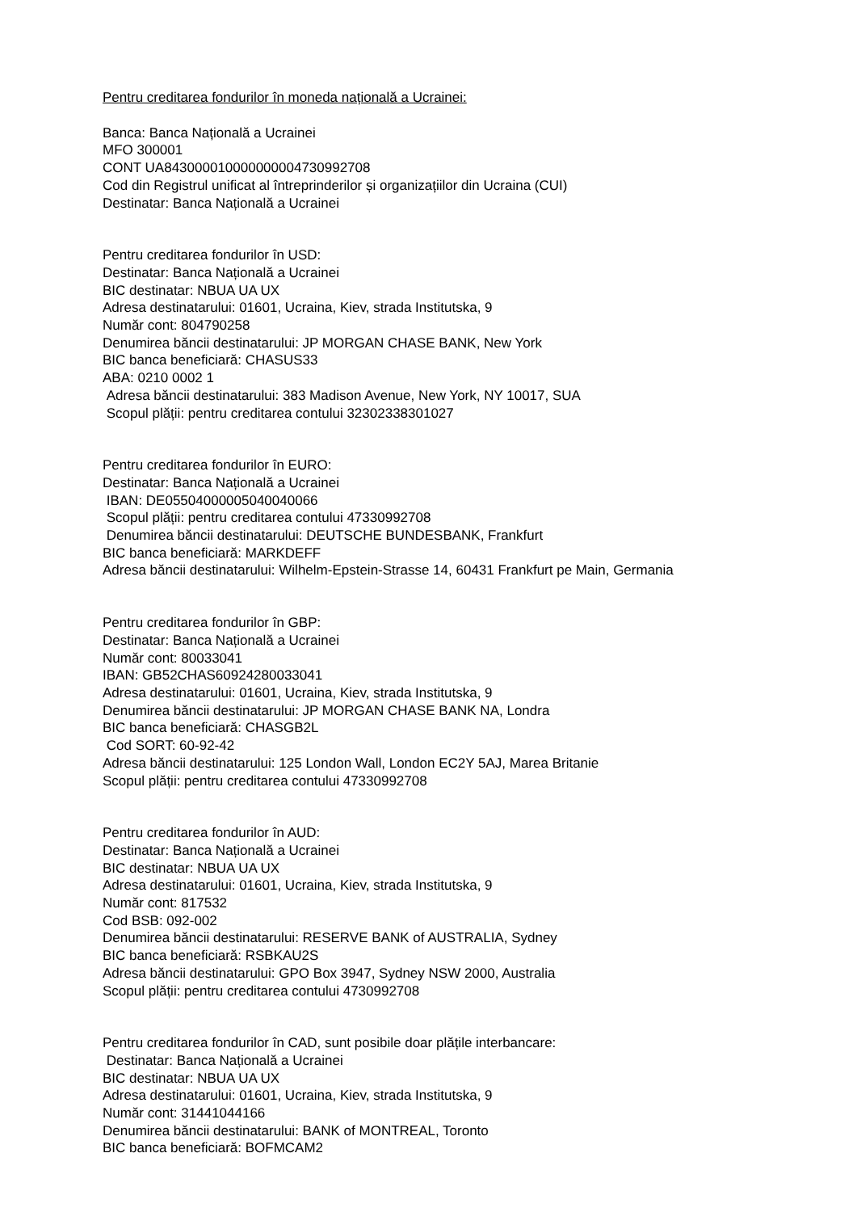Pentru creditarea fondurilor în moneda națională a Ucrainei:
Banca: Banca Națională a Ucrainei
MFO 300001
CONT UA843000010000000004730992708
Cod din Registrul unificat al întreprinderilor și organizațiilor din Ucraina (CUI)
Destinatar: Banca Națională a Ucrainei
Pentru creditarea fondurilor în USD:
Destinatar: Banca Națională a Ucrainei
BIC destinatar: NBUA UA UX
Adresa destinatarului: 01601, Ucraina, Kiev, strada Institutska, 9
Număr cont: 804790258
Denumirea băncii destinatarului: JP MORGAN CHASE BANK, New York
BIC banca beneficiară: CHASUS33
ABA: 0210 0002 1
Adresa băncii destinatarului: 383 Madison Avenue, New York, NY 10017, SUA
Scopul plății: pentru creditarea contului 32302338301027
Pentru creditarea fondurilor în EURO:
Destinatar: Banca Națională a Ucrainei
IBAN: DE05504000005040040066
Scopul plății: pentru creditarea contului 47330992708
Denumirea băncii destinatarului: DEUTSCHE BUNDESBANK, Frankfurt
BIC banca beneficiară: MARKDEFF
Adresa băncii destinatarului: Wilhelm-Epstein-Strasse 14, 60431 Frankfurt pe Main, Germania
Pentru creditarea fondurilor în GBP:
Destinatar: Banca Națională a Ucrainei
Număr cont: 80033041
IBAN: GB52CHAS60924280033041
Adresa destinatarului: 01601, Ucraina, Kiev, strada Institutska, 9
Denumirea băncii destinatarului: JP MORGAN CHASE BANK NA, Londra
BIC banca beneficiară: CHASGB2L
Cod SORT: 60-92-42
Adresa băncii destinatarului: 125 London Wall, London EC2Y 5AJ, Marea Britanie
Scopul plății: pentru creditarea contului 47330992708
Pentru creditarea fondurilor în AUD:
Destinatar: Banca Națională a Ucrainei
BIC destinatar: NBUA UA UX
Adresa destinatarului: 01601, Ucraina, Kiev, strada Institutska, 9
Număr cont: 817532
Cod BSB: 092-002
Denumirea băncii destinatarului: RESERVE BANK of AUSTRALIA, Sydney
BIC banca beneficiară: RSBKAU2S
Adresa băncii destinatarului: GPO Box 3947, Sydney NSW 2000, Australia
Scopul plății: pentru creditarea contului 4730992708
Pentru creditarea fondurilor în CAD, sunt posibile doar plățile interbancare:
Destinatar: Banca Națională a Ucrainei
BIC destinatar: NBUA UA UX
Adresa destinatarului: 01601, Ucraina, Kiev, strada Institutska, 9
Număr cont: 31441044166
Denumirea băncii destinatarului: BANK of MONTREAL, Toronto
BIC banca beneficiară: BOFMCAM2